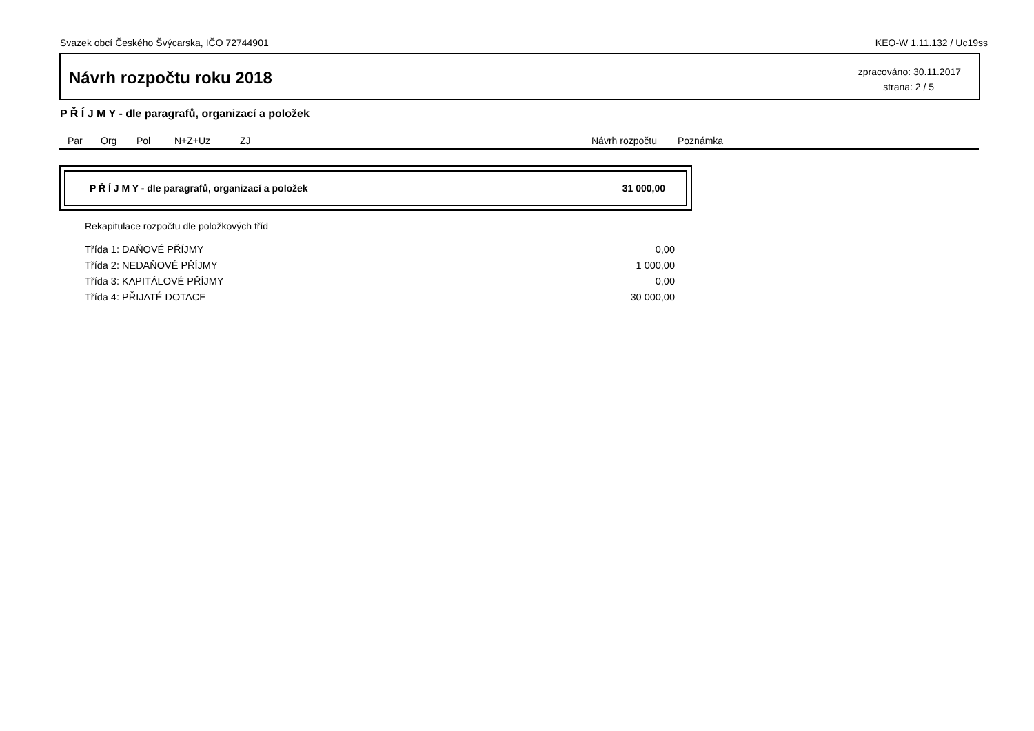Svazek obcí Českého Švýcarska, IČO 72744901 KEO-W 1.11.132 / Uc19ss
Návrh rozpočtu roku 2018
zpracováno: 30.11.2017
strana: 2 / 5
P Ř Í J M Y - dle paragrafů, organizací a položek
Par Org Pol N+Z+Uz ZJ Návrh rozpočtu Poznámka
P Ř Í J M Y - dle paragrafů, organizací a položek 31 000,00
Rekapitulace rozpočtu dle položkových tříd
| Třída 1: DAŇOVÉ PŘÍJMY | 0,00 |
| Třída 2: NEDAŇOVÉ PŘÍJMY | 1 000,00 |
| Třída 3: KAPITÁLOVÉ PŘÍJMY | 0,00 |
| Třída 4: PŘIJATÉ DOTACE | 30 000,00 |